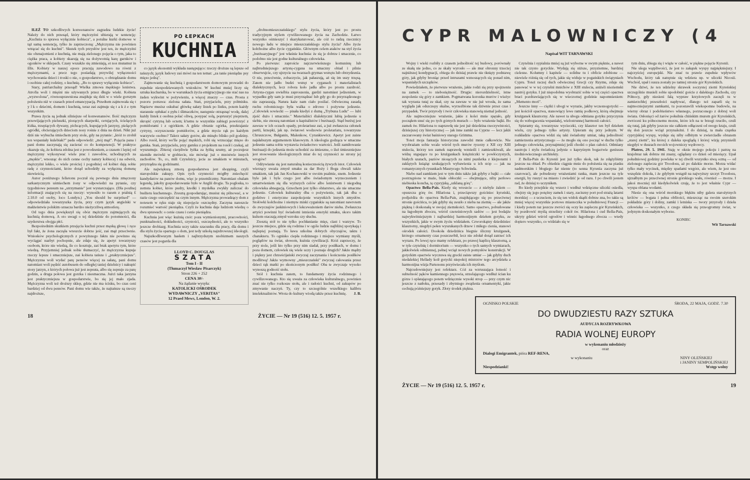ILEŻ TO szkodliwych konwenansów zagradza ludzkie życie! Należy do nich przesąd, który mężczyźni ubierają w sentencję: „Kuchnia to sprawa wyłącznie kobieca", a potulne kurki domowe w tąż samą sentencję, tylko że zaprzeczoną: „Mężczyzna nie powinien wtrącać się do kuchni". Skutek tych przysłów jest ten, że mężczyźni nie obznajomieni z kuchnią, nie mają zielonego pojęcia o tym, jaka to ciężka praca, a kobiety skazują się na dożywotnią karę garnków i ogonków w sklepach. Czasy wszakże się zmieniają, et nos mutamur in illis. Kobiety w naszej epoce pracują zawodowo na równi z mężczyznami, a precz tego posiadają przywilej wyłączności wychowania dzieci i troski o nie, o gospodarstwo, o obrządzanie domu i osobiste całej rodziny, o kuchnię. „Bo to sprawy wyłącznie kobiece".
Stary, patriarchalny przesąd! Wielka zmowa męskiego lenistwa. Atrofia woli i mięśni nie używanych przez długie wieki. Kobieta „wyzwolona", równouprawniona znajduje się dziś w o wiele gorszym położeniu niż w czasach przed emancypacją. Przedtem zajmowała się t y l k o dziećmi, domem i kuchnią, teraz zaś zajmuje się t a k ż e tym wszystkim.
Prawa życia są jednak silniejsze od konwenansów. Ilość mężczyzn przewijających pieluszki, piorących skarpetki, cerujących, ścielących łóżka, trzepiących dywany, pichcących, kupujących jarzyny, pielących ogródki, obcierających dzieciom nosy rośnie z dnia na dzień. Nikt już dziś nie wybucha śmiechem przy stole, gdy na pytanie: „któż to zrobił ten wspaniały kulebiak?" pada odpowiedź: „mój mąż". Pojęcia pana i pani domu zaczynają się zacierać co do kompetencji. W praktyce okazuje się, że kobieta zdolna jest z powodzeniem, a czasem i lepiej od mężczyzny wykonywać wiele prac i zawodów, uchodzących za „męskie", wnosząc do nich cenne cechy natury kobiecej i na odwrót, mężczyźni lekko, o wiele prościej i pogodniej od kobiet dają sobie radę z czynnościami, które dotąd uchodziły za wyłączną domenę niewieścią.
Autor poniższego felietonu poczuł się pewnego dnia zmęczony sarkastycznym uśmiechem żony w odpowiedzi na pytanie, czy tygodniowe pensum na „utrzymanie" jest wystarczające. (Dla poufnej informacji znających się na rzeczy: wynosiło to razem z pralnią £ 2.10.0 od osoby, loco Londyn.) „You should be surprised" — odpowiedziała towarzyszka życia, przy czym język angielski w małżeństwie polskim oznacza bardzo nieżyczliwą atmosferę.
Od tego dnia powiększył się obóz mężczyzn zajmujących się kuchnią domową. A oto uwagi o tej dziedzinie do potomności, dla szyderstwa obojga płci.
Bezpośrednim skutkiem przejęcia kuchni przez męską głowę i ręce był fakt, że żona zaczęła wreszcie dobrze jeść, zaś mąż przeciwnie. Wniosków psychologicznych z powyższego faktu nie powinno się wyciągać nazbyt pochopnie, ale zdaje się, że apetyt towarzyszy osobom, które nie wiedzą, ile co kosztuje, zaś brak apetytu tym, które wiedzą. Przyjemniej jednak sobie tłumaczyć, że mężczyzna kupuje rzeczy lepsze i smaczniejsze, zaś kobieta tańsze i „praktyczniejsze". Mężczyzna woli wydać parę pensów więcej za sałatę, pani domu natomiast woli pędzić autobusem do odległej taniej dzielnicy i nakupić stosy jarzyn, z których połowa już jest zepsuta, albo się zepsuje za parę godzin, a druga połowa jest gorzka i niesmaczna. Jużci taka jarzyna jest praktyczniejsza w gospodarstwie, bo się jej mało zjada. Mężczyzna woli też droższy sklep, gdzie nie ma ścisku, bo czas ceni bardziej od dwu pensów. Pani domu wie także, że najtańsze są rzeczy najdroższe,
PO ŁEPKACH
KUCHNIA
co język ekonomii wykłada następująco: rzeczy droższe są lepsze od tańszych; język ludowy zaś mówi na ten temat: „za tanie pieniądze psy mięso jedzą".
Zajmowanie się kuchnią i gospodarstwem domowym prowadzi do zupełnie niespodziewanych wniosków. W kuchni mniej liczy się sztuka kucharska, bo w warunkach życia emigracyjnego nie stać nas na żaden wykwint w pożywieniu, a więcej znaczy — czas. Prosta z pozoru potrawa: zielona sałata. Stań, przyjacielu, przy półmisku. Napierw musisz oskubać główkę sałaty listek po listku, potem każdy starannie opłukać z pyłu i ślimaczków, następnie otrząsnąć wodę, dalej każdy listek z osobna polać oliwą, posypać solą, popruszyć pieprzem, skropić cytryną lub octem; k'temu te wszystkie zabiegi powtórzyć z pomidorami i z ogórkiem. A gdzie obranie ogórka, przekrajanie cytryny, oczyszczenie pomidorów, a gdzie mycie rąk po każdym warzywie osobno? Talerz sałaty gotów, ale minęło blisko pół godziny. Albo rosół, który we'lle pojęć męskich, robi się wrzucając mięso do garnka. Stań, przyjacielu, przy garnku z projektem na rosół i czekaj, aż wyszumuje. Zbieraj cierpliwie łyżka za łyżką szumy, aż poczujesz niemiłe mrówki w grzbiecie, nie mówiąc już o mnóstwie innych zachodów. To, co, mili Czytelnicy, jecie ze smakiem w minutach, przyrządza się godzinami.
Ale największą zmorą gospodarstwa jest shopping, czyli staropolskie zakupy. Opis tych czynności mógłby zniechęcić kandydatów na panów domu, więc je przemilczmy. Natomiast obalam legendę, jakoby gospodarowanie było w Anglii drogie. Ta pogłoska, to zemsta kobiet, które pudry, kredki i mydełka zwykły zaliczać do budżetu kuchennego. Zresztą gospodarując, musisz się pilnować, a w razie czego oszczędzić na czym innym. Mężczyzna prowadzący dom z notesem w ręku staje się niepojęcie oszczędny. Zaczyna nareszcie rozumieć wartość pieniądza. Czyli że kuchnia daje ludziom wiedzę o dwu sprawach: o cenie czasu i cenie pieniądza.
Kuchnia jest więc kuźnią cnót: poza wymienionymi, pracowitości, punktualności, dokładności, czystości, oszczędności, ale to wszystko jeszcze drobiazg. Kuchnia uczy także szacunku dla pracy, dla domu i dla stylu życia opartego o dom, jest tedy szkołą najzdrowszej ideologii.
Najszkodliwszym hasłem i najbrzydszym snobizmem naszych czasów jest pogarda dla
LLOYD C. DOUGLAS
SZATA
Tom I - II
(Tłumaczył Wiesław Pisarczyk)
Stron 226 + 252
CENA 30/-
Na żądanie wysyła:
KATOLICKI OŚRODEK
WYDAWNICZY „VERITAS"
12 Praed Mews, London, W. 2.
„drobnomieszczańskiego" stylu życia, który jest po prostu tradycyjnym stylem cywilizowanego życia na Zachodzie. Łatwo wszystko ośmieszyć i skarykaturować, ale cóż to radzą rzecznicy nowego ładu w miejsce mieszczańskiego stylu życia? Albo życie kołchoźne albo życie cygańskie. Głównym celem ataków na styl życia „burżuazyjnego" jest właśnie kuchnia: że się je dobrze i smacznie, co podobno nie jest godne kulturalnego człowieka.
Po pierwsze: zaproście najczerwieńszego komunistę lub najbrudniejszego artystę-cygana na smaczny obiad i pilnie obserwujcie, czy ujrzycie na twarzach grymas wstrętu lub obrzydzenia. O nie, przeciwnie, zobaczycie, jak pałaszują, aż się im uszy trzęsą. Zatem nie jadło budzi wstręt w cyganach i materialistach dialektycznych, lecz robota koło jadła albo po prostu zazdrość. Artysta-cygan uwielbia zaproszenia, gardzi natomiast jedzeniem, w wypadku gdy sam je musi przyrządzać lub gdy go do przyrządzonego nie zapraszają. Natura każe nam ciało posilać. Odwieczną zasadą ruchu robotniczego była walka o zdrowe i pożywne jedzenie. „Człowiek sowiecki — pisała kiedyś z dumą „Trybuna Ludu" — lubi zjeść dużo i smacznie." Materialiści dialektyczni lubią jedzenie u siebie, nie znoszą natomiast u kapitalistów i burżuazji. Stąd burżuj jest zawsze w ich oczach opasły, proletariusz zaś, a już zwłaszcza członek partii, krzepki, jak np. światowi wodzowie proletariatu, towarzysze Chruszczow, Bułganin, Malenkow, Cyrankiewicz. Apetyt jest zaiste najsłabszym argumentem klasowym. A ideologia godząca w smaczne jedzenie sama sobie wystawia świadectwo wartości. Jeśli zamiłowanie burżuazji do jedzenia może uchodzić za śmieszne, o ileż śmieszniejsze jest stosowanie ideologicznych miar do tej czynności ze strony jej wrogów!
Odżywianie się jest naturalną koniecznością żywych istot. Człowiek wierzący uważa zmysł smaku za dar Boży i Boga chwali także smakiem, tak jak Jan Kochanowski w swoim psalmie, snem. Jedzenie byle jak i byle czego jest albo świadomym wyrzeczeniem i umartwieniem się dla wyższych celów albo lenistwem i niegodną człowieka abnegacją. Grzechem jest tylko obżarstwo, ale nie smaczne jedzenie. Człowiek kulturalny dba o pożywienie, tak jak dba o godziwe i estetyczne zaspokojenie wszystkich innych zmysłów. Stołówki kołchoźne i niemyte miski cygańskie są natomiast nawrotem do zwyczajów jaskiniowych i lekceważeniem darów nieba. Zwłaszcza artyści powinni być świadomi istnienia estetyki smaku, skoro takim kultem otaczają zmysł wzroku czy słuchu.
Zresztą stół to nie tylko pochłanianie mięs, ciast i warzyw. To jeszcze miejsce, gdzie się rodzina i w ogóle ludzie najbliżej spotykają i najlepiej poznają. To ława szkolna dobrych obyczajów, taktu i charakteru. To ognisko ciepła rodzinnego i miejsce wymiany myśli, poglądów na świat, słowem, kuźnia cywilizacji. Któż zaprzeczy, że przy stole, jeśli kto tylko przy nim siadał, przy posiłkach, w domu i poza domem, człowiek się wiele uczy i poznaje drugich? Jakże mądry i piękny jest chrześcijański zwyczaj zaczynania i kończenia posiłków modlitwą! Jakże wymowny „mieszczański" zwyczaj całowania przez dzieci rąk matki po skończonym posiłku! Oba te zwyczaje wysoko wynoszą godność stołu.
Stół i kuchnia zatem, to fundamenty życia rodzinnego i cywilizowanego. Kto się uważa za człowieka kulturalnego, powinien znać nie tylko rozkosze stołu, ale i radości kuchni, od zakupów po zmywanie naczyń. Ty, czy to szczególnie wszelkiego kalibru intelektualistów. Wrota do kultury wiodą także przez kuchnię. J. B.
18 ŻYCIE — Nr 19 (516) 12. 5. 1957 r.
CYPR MALOWNICZY (4
Napisał WIT TARNAWSKI
Wojny i wieki rozbiły z czasem jednolitość tej budowy, porównały ze skałą nie jedno, co ze skały wyrosło — ale mur obronny trzeciej najniższej kondygnacji, obiega do dzisiaj prawie nie tknięty podstawę góry, jak gdyby broniąc przed intruzami wznoszących się ponad nim, wspaniałych szczątków.
Powiedziałem, że pierwsze wrażenie, jakie rodzi się przy spojrzeniu na zamek — to niebosiężność. Drugie: nierozdzielność, istne zespolenie się góry z zamkiem. Pogmatwana koronka murów i wieżyc tak wyrasta tutaj ze skał, czy na zawsze w nie już wrosła, że sama wygląda jak odszczepy skalne, wyrzeźbione tak dziwnie przez czas i przypadek. Twór przyrody i twór człowieka stanowią niemal jedność.
Ale najmocniejsze wrażenie, jakie z kolei mnie spętało, gdy począłem snuć się po tych górnych murach — było wrażenie bajki. Bo zamek św. Hilariona to naprawdę nie jest już dziedzina rzeczywistości, dzisiejszej czy historycznej — jak inne zamki na Cyprze — lecz jakiś zaczarowany świat baśniowy starego Grimma.
Toteż moja fantazja historyczna zawodzi mnie całkowicie. Nie wyobrażam sobie wcale wśród tych murów rycerzy z XII czy XIII stulecia, którzy ten zamek naprawdę wznieśli i zamieszkiwali, ale widzę stąpające tu po krużgankach księżniczki w powłóczystych, białych szatach, paziów niosących za nimi puzderka z klejnotami i zaklętych książąt szukających wybawienia u ich stóp — jak na romantycznych rysunkach Maurycego Schwinda.
Niebo nad zamkiem jest w tym dniu także jak gdyby z bajki — całe postrzępione w maże, białe obłoczki — obejmujące, niby perłowo niebieska koncha, tę cypryjską „szklaną górę".
Opactwo Bella-Pais. Kiedy się wreszcie — z niebyle żalem — opuszcza górę św. Hilariona i, przeciąwszy gościniec kyreński, podjeżdża do opactwa Bella-Pais, znajdującego się po przeciwnej stronie gościńca, to jak gdyby się zeszło z nieba na ziemię — ale jakże piękną i doskonałą w swojej ziemskości. Samo opactwo, pobudowane na łagodnym zboczu, wśród czereśniowych sadów — jest bodajże najwykwitniejszym i najbardziej harmonijnym dziełem gotyku, ze wszystkich, jakie w swym życiu widziałem. Czworokątny dziedziniec klasztorny, niegdyś pełen wyszukanych drzew i miłego cienia, stanowi ośrodek całości. Dookoła dziedzińca biegnie śliczny krużganek, którego ornamenty czas poszczerbił, lecz nie zdołał dotąd zatrzeć ich wyrazu. Po lewej ręce mamy refektarz, po prawej kaplicę klasztorną, a w tyle czytelnię i dormitorium — wszystko o tych samych wymiarach, jakkolwiek odmiennej, pełnej wciąż nowych pomysłów konstrukcji. W gotyckim opactwie wyczuwa się grecki zaiste umiar — jak gdyby duch niedalekiej Hellady koił gotycki niepokój mistrzów tego arcydzieła a harmonijna wizja Partenonu przyświecała ich myślom.
Najcudowniejszy jest refektarz. Cóż za wzruszająca lotność i subtelność pęków kamiennego prętowia, strzelającego wzdłuż ścian ku górze i oplatającego potem wdzięcznie wysoki strop — przy czym nic jeszcze z natłoku, przesady i zbytniego zwątlenia ornamentyki, jakie cechują późniejszy gotyk. Złoty środek piękna.
Czytelnia i sypialnia mniej są już wyborne w swym pięknie, a nawet nie tak czysto gotyckie. Wydają się niższe, przyziemne, bardziej cielesne. Kolumny i kapitele — solidne tu i obficie zdobione — niewiele różnią się od tych, jakie się widuje w pogańskich świątyniach Cypru. Toteż raczej duch odwiecznej Grecji czy Rzymu, zdaje się panować w w tej czytelni mnichów z XIII stulecia, aniżeli nieziemski nastrój gotyku. I już niepodobna wyobrazić sobie w tej części opactwa braci pozdrawiających się w wieczornej godzinie napomnieniem: „Memento mori".
Jeszcze inny — ciężki i ubogi w wyrazie, jakby wczesnogotycki — jest kościół opactwa, stanowiący lewe ramię podkowy, którą obejmuje krużganek klasztorny. Ale nawet ta uboga odmiana gotyku przyczynia się do wzbogacenia wspaniałej, wielostrunnej harmonii całości.
Spieramy się, towarzysze wycieczki, czy klasztor ten był dziełem wielu, czy jednego tylko artysty. Upieram się przy jednym. W rozkładzie opactwa widzi się taki świadomy umiar, taką jednolitość zamierzenia artystycznego — że mogło się ono począć w duchu tylko jednego człowieka, przynajmniej jeśli chodzi o plan całości. Odmiany nastroju i stylu świadczą jedynie o kapryśnym bogactwie geniuszu średniowiecznego architekty.
Z Bella-Pais do Kyrenii jest już tylko skok, tak że zdążyliśmy jeszcze na obiad. Po obiedzie ciągnie mnie do położenia się na piasku nadmorskim i błogiego far niente (to sennа Kyrenia zaczyna już czarować), ale pobudzony wrażeniami ranka, mam jeszcze na tyle energii, by ruszyć na miasto i zwiedzić je od razu. I po chwili jestem rad, że dzisiaj to uczyniłem.
Bo kiedy przejdzie się wszerz i wzdłuż wdzięczne uliczki osiedla, obejrzy się jego potężny zamek i stary, zaciszny port pod strażą latarni morskiej — z uczuciem, że się ten widok skądś dobrze zna, bo takie są mniej więcej wszystkie portowe miasteczka w południowej Francji — i kiedy potem raz jeszcze zwróci się oczy ku zapleczu gór Kyreńskich, by pozdrowić myślą strzelisty cokół św. Hilariona i cud Bella-Pais, ukryty gdzieś wśród ogrodów i winnic łagodnego zbocza — wtedy dopiero wszystko, co widziało się w
tym dniu, zbiega się i wiąże w całość, w piękne pojęcie Kyrenii.
Nie ulega wątpliwości, że jest to zakątek wyspy najpiękniejszy. I najczyściej europejski. Nie znać tu prawie zupełnie wpływów Wschodu, który tak natrętnie się wdziera np. w uliczki Nicosii. Wschód, upał i susza zostały po tamtej stronie gór Kyreńskich.
Nie dziwi, że ten udzielny skrawek soczystej ziemi Kyreńskiej szczególnie musieli sobie upodobnić goście z dalekiego Zachodu, czy Północy, gdy niesieni falą wypraw krzyżowych zaczęli tu w zamierzchłej przeszłości napływać, dlatego też zaparli się tu najmocniejszymi zamkami, tu pozostawili wiekopomne budowle, na wierny obraz i podobieństwo własnego, porzuconego z dobrej woli świata. Osłonięci od żarów południa chińskim murem gór Kyreńskich, zwróceni ku północnemu morzu, które ich na te brzegi rzuciło, czuli się tutaj, jak gdyby jeszcze nie całkiem odłączeni od swego kraju, czuli się doń jeszcze wciąż przynależni. I do dzisiaj, ta mała cząstka cypryjskiej wyspy, wydaje się niby odbitym w zwierciadle obrazem „starej ziemi", ku której z daleka spoglądą i której wizję przynieśli niegdyś w duszach swoich wojowniczy wędrowcy.
Platres, 29. 5. 1941. Staję w oknie mojego pokoju i patrzę na krajobraz tak dobrze mi znany, oglądany co dzień od miesięcy. Upał południowej godziny powleka w tej chwili wszystko siwą ocmą — od zielonego zaplecza gór Troodosu, aż po dalekie morze. Morza widać tylko mały wycinek, między spadami wzgórz, ale wiem, że jest ono wszędzie dokoła, i że gdybym wstąpił na najwyższy szczyt Troodosu, ujrzałbym po przeciwnej stronie górskiego wału, również — morze. I jakoś mocniej niż kiedykolwiek czuję, że to jest właśnie Cypr — wyspa oblana wodami.
Niesie się ona wśród morskiego błękitu niby galera starożytnych królów — bogata i pełna obfitości, mieszcząc na swoim szerokim pokładzie góry i doliny, zamki i letniska — twory przyrody i dzieła człowieka — wszystko, z czego składa się przeogromny świat, w jedynym doskonałym wyborze.
KONIEC
Wit Tarnawski
OGNISKO POLSKIE ŚRODA, 22 MAJA, GODZ. 7.30
DO DWUDZIESTU RAZY SZTUKA
AUDYCJA ROZRYWKOWA
RADIA WOLNEJ EUROPY
w wykonaniu młodzieży
oraz
Dialogi Emigrantek, pióra REF-RENA,
w wykonaniu NINY OLEŃSKIEJ
i JANINY SEMPOLIŃSKIEJ
Niespodzianki! Wstęp wolny
ŻYCIE — Nr 19 (516) 12. 5. 1957 r. 19